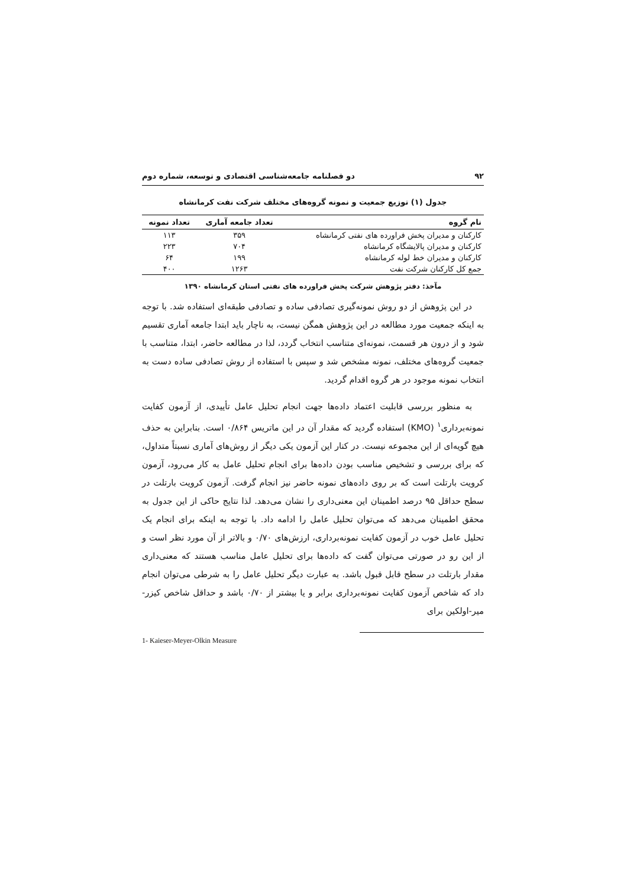۹۲ دو فصلنامه جامعه‌شناسی اقتصادی و توسعه، شماره دوم
جدول (۱) توزیع جمعیت و نمونه گروه‌های مختلف شرکت نفت کرمانشاه
| نام گروه | تعداد جامعه آماری | تعداد نمونه |
| --- | --- | --- |
| کارکنان و مدیران پخش فراورده های نفتی کرمانشاه | ۳۵۹ | ۱۱۳ |
| کارکنان و مدیران پالایشگاه کرمانشاه | ۷۰۴ | ۲۲۳ |
| کارکنان و مدیران خط لوله کرمانشاه | ۱۹۹ | ۶۴ |
| جمع کل کارکنان شرکت نفت | ۱۲۶۳ | ۴۰۰ |
مآخذ: دفتر پژوهش شرکت پخش فراورده های نفتی استان کرمانشاه ۱۳۹۰
در این پژوهش از دو روش نمونه‌گیری تصادفی ساده و تصادفی طبقه‌ای استفاده شد. با توجه به اینکه جمعیت مورد مطالعه در این پژوهش همگن نیست، به ناچار باید ابتدا جامعه آماری تقسیم شود و از درون هر قسمت، نمونه‌ای متناسب انتخاب گردد، لذا در مطالعه حاضر، ابتدا، متناسب با جمعیت گروه‌های مختلف، نمونه مشخص شد و سپس با استفاده از روش تصادفی ساده دست به انتخاب نمونه موجود در هر گروه اقدام گردید.
به منظور بررسی قابلیت اعتماد داده‌ها جهت انجام تحلیل عامل تأییدی، از آزمون کفایت نمونه‌برداری<sup>۱</sup> (KMO) استفاده گردید که مقدار آن در این ماتریس ۰/۸۶۴ است. بنابراین به حذف هیچ گویه‌ای از این مجموعه نیست. در کنار این آزمون یکی دیگر از روش‌های آماری نسبتاً متداول، که برای بررسی و تشخیص مناسب بودن داده‌ها برای انجام تحلیل عامل به کار می‌رود، آزمون کرویت بارتلت است که بر روی داده‌های نمونه حاضر نیز انجام گرفت. آزمون کرویت بارتلت در سطح حداقل ۹۵ درصد اطمینان این معنی‌داری را نشان می‌دهد. لذا نتایج حاکی از این جدول به محقق اطمینان می‌دهد که می‌توان تحلیل عامل را ادامه داد. با توجه به اینکه برای انجام یک تحلیل عامل خوب در آزمون کفایت نمونه‌برداری، ارزش‌های ۰/۷۰ و بالاتر از آن مورد نظر است و از این رو در صورتی می‌توان گفت که داده‌ها برای تحلیل عامل مناسب هستند که معنی‌داری مقدار بارتلت در سطح قابل قبول باشد. به عبارت دیگر تحلیل عامل را به شرطی می‌توان انجام داد که شاخص آزمون کفایت نمونه‌برداری برابر و یا بیشتر از ۰/۷۰ باشد و حداقل شاخص کیزر- میر-اولکین برای
1- Kaieser-Meyer-Olkin Measure